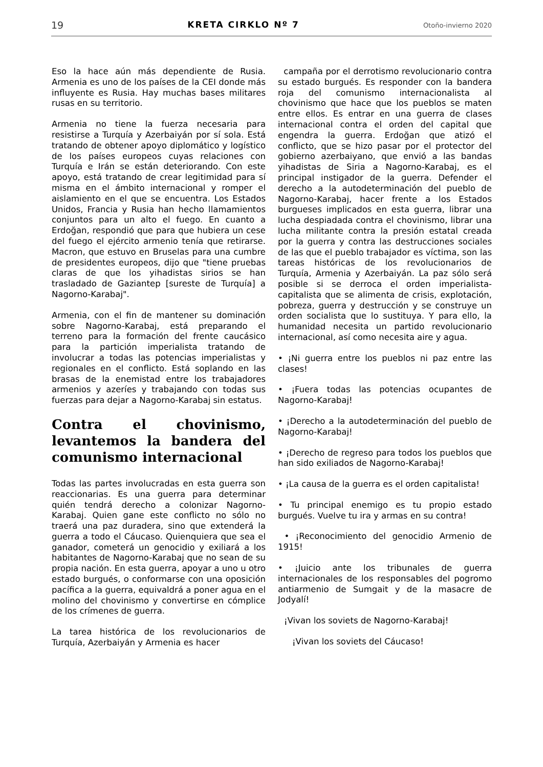19 KRETA CIRKLO Nº 7 Otoño-invierno 2020
Eso la hace aún más dependiente de Rusia. Armenia es uno de los países de la CEI donde más influyente es Rusia. Hay muchas bases militares rusas en su territorio.
Armenia no tiene la fuerza necesaria para resistirse a Turquía y Azerbaiyán por sí sola. Está tratando de obtener apoyo diplomático y logístico de los países europeos cuyas relaciones con Turquía e Irán se están deteriorando. Con este apoyo, está tratando de crear legitimidad para sí misma en el ámbito internacional y romper el aislamiento en el que se encuentra. Los Estados Unidos, Francia y Rusia han hecho llamamientos conjuntos para un alto el fuego. En cuanto a Erdoğan, respondió que para que hubiera un cese del fuego el ejército armenio tenía que retirarse. Macron, que estuvo en Bruselas para una cumbre de presidentes europeos, dijo que "tiene pruebas claras de que los yihadistas sirios se han trasladado de Gaziantep [sureste de Turquía] a Nagorno-Karabaj".
Armenia, con el fin de mantener su dominación sobre Nagorno-Karabaj, está preparando el terreno para la formación del frente caucásico para la partición imperialista tratando de involucrar a todas las potencias imperialistas y regionales en el conflicto. Está soplando en las brasas de la enemistad entre los trabajadores armenios y azeríes y trabajando con todas sus fuerzas para dejar a Nagorno-Karabaj sin estatus.
Contra el chovinismo, levantemos la bandera del comunismo internacional
Todas las partes involucradas en esta guerra son reaccionarias. Es una guerra para determinar quién tendrá derecho a colonizar Nagorno-Karabaj. Quien gane este conflicto no sólo no traerá una paz duradera, sino que extenderá la guerra a todo el Cáucaso. Quienquiera que sea el ganador, cometerá un genocidio y exiliará a los habitantes de Nagorno-Karabaj que no sean de su propia nación. En esta guerra, apoyar a uno u otro estado burgués, o conformarse con una oposición pacífica a la guerra, equivaldrá a poner agua en el molino del chovinismo y convertirse en cómplice de los crímenes de guerra.
La tarea histórica de los revolucionarios de Turquía, Azerbaiyán y Armenia es hacer
campaña por el derrotismo revolucionario contra su estado burgués. Es responder con la bandera roja del comunismo internacionalista al chovinismo que hace que los pueblos se maten entre ellos. Es entrar en una guerra de clases internacional contra el orden del capital que engendra la guerra. Erdoğan que atizó el conflicto, que se hizo pasar por el protector del gobierno azerbaiyano, que envió a las bandas yihadistas de Siria a Nagorno-Karabaj, es el principal instigador de la guerra. Defender el derecho a la autodeterminación del pueblo de Nagorno-Karabaj, hacer frente a los Estados burgueses implicados en esta guerra, librar una lucha despiadada contra el chovinismo, librar una lucha militante contra la presión estatal creada por la guerra y contra las destrucciones sociales de las que el pueblo trabajador es víctima, son las tareas históricas de los revolucionarios de Turquía, Armenia y Azerbaiyán. La paz sólo será posible si se derroca el orden imperialista-capitalista que se alimenta de crisis, explotación, pobreza, guerra y destrucción y se construye un orden socialista que lo sustituya. Y para ello, la humanidad necesita un partido revolucionario internacional, así como necesita aire y agua.
• ¡Ni guerra entre los pueblos ni paz entre las clases!
• ¡Fuera todas las potencias ocupantes de Nagorno-Karabaj!
• ¡Derecho a la autodeterminación del pueblo de Nagorno-Karabaj!
• ¡Derecho de regreso para todos los pueblos que han sido exiliados de Nagorno-Karabaj!
• ¡La causa de la guerra es el orden capitalista!
• Tu principal enemigo es tu propio estado burgués. Vuelve tu ira y armas en su contra!
• ¡Reconocimiento del genocidio Armenio de 1915!
• ¡Juicio ante los tribunales de guerra internacionales de los responsables del pogromo antiarmenio de Sumgait y de la masacre de Jodyalí!
¡Vivan los soviets de Nagorno-Karabaj!
¡Vivan los soviets del Cáucaso!